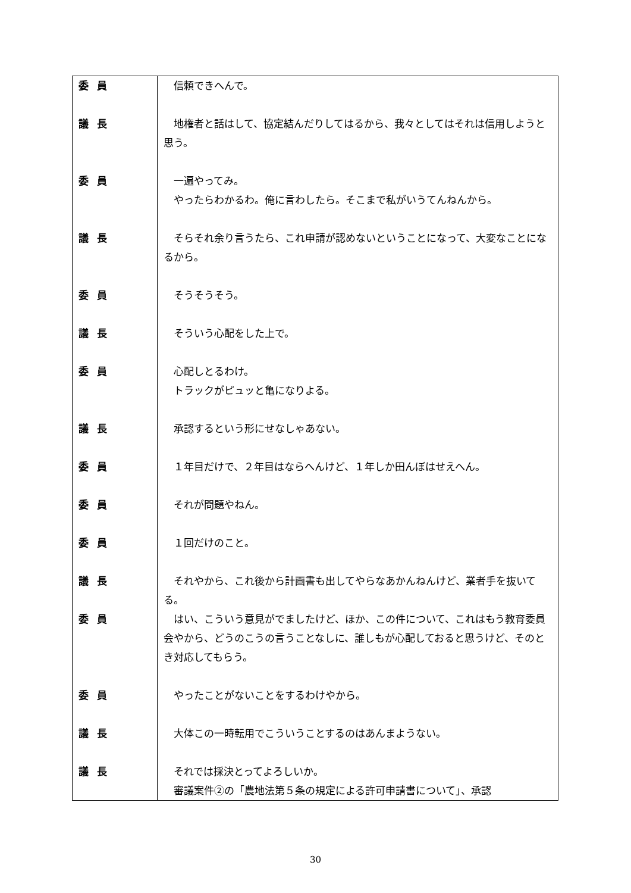| 委員 | 信頼できへんで。 |
| 議長 | 地権者と話はして、協定結んだりしてはるから、我々としてはそれは信用しようと思う。 |
| 委員 | 一遍やってみ。 やったらわかるわ。俺に言わしたら。そこまで私がいうてんねんから。 |
| 議長 | そらそれ余り言うたら、これ申請が認めないということになって、大変なことになるから。 |
| 委員 | そうそうそう。 |
| 議長 | そういう心配をした上で。 |
| 委員 | 心配しとるわけ。 トラックがピュッと亀になりよる。 |
| 議長 | 承認するという形にせなしゃあない。 |
| 委員 | １年目だけで、２年目はならへんけど、１年しか田んぼはせえへん。 |
| 委員 | それが問題やねん。 |
| 委員 | １回だけのこと。 |
| 議長 | それやから、これ後から計画書も出してやらなあかんねんけど、業者手を抜いてる。 |
| 委員 | はい、こういう意見がでましたけど、ほか、この件について、これはもう教育委員会やから、どうのこうの言うことなしに、誰しもが心配しておると思うけど、そのとき対応してもらう。 |
| 委員 | やったことがないことをするわけやから。 |
| 議長 | 大体この一時転用でこういうことするのはあんまようない。 |
| 議長 | それでは採決とってよろしいか。 審議案件②の「農地法第５条の規定による許可申請書について」、承認 |
30